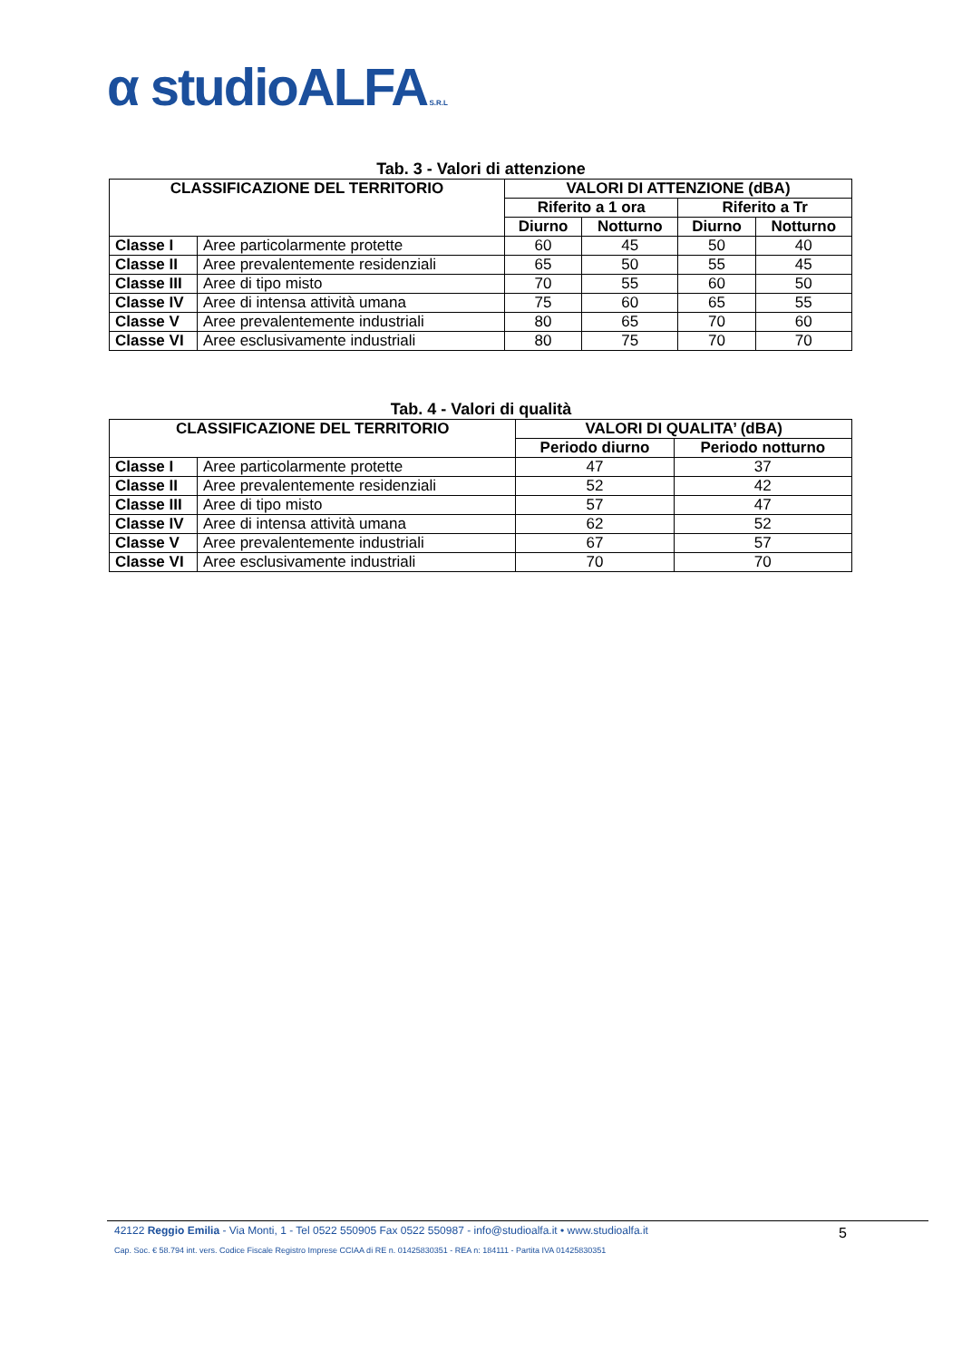α studioALFA S.R.L
Tab. 3 - Valori di attenzione
| CLASSIFICAZIONE DEL TERRITORIO | | VALORI DI ATTENZIONE (dBA) | | | |
| --- | --- | --- | --- | --- | --- |
| | | Riferito a 1 ora | | Riferito a Tr | |
| | | Diurno | Notturno | Diurno | Notturno |
| Classe I | Aree particolarmente protette | 60 | 45 | 50 | 40 |
| Classe II | Aree prevalentemente residenziali | 65 | 50 | 55 | 45 |
| Classe III | Aree di tipo misto | 70 | 55 | 60 | 50 |
| Classe IV | Aree di intensa attività umana | 75 | 60 | 65 | 55 |
| Classe V | Aree prevalentemente industriali | 80 | 65 | 70 | 60 |
| Classe VI | Aree esclusivamente industriali | 80 | 75 | 70 | 70 |
Tab. 4 - Valori di qualità
| CLASSIFICAZIONE DEL TERRITORIO | | VALORI DI QUALITA’ (dBA) | |
| --- | --- | --- | --- |
| | | Periodo diurno | Periodo notturno |
| Classe I | Aree particolarmente protette | 47 | 37 |
| Classe II | Aree prevalentemente residenziali | 52 | 42 |
| Classe III | Aree di tipo misto | 57 | 47 |
| Classe IV | Aree di intensa attività umana | 62 | 52 |
| Classe V | Aree prevalentemente industriali | 67 | 57 |
| Classe VI | Aree esclusivamente industriali | 70 | 70 |
42122 Reggio Emilia - Via Monti, 1 - Tel 0522 550905 Fax 0522 550987 - info@studioalfa.it • www.studioalfa.it
5
Cap. Soc. € 58.794 int. vers. Codice Fiscale Registro Imprese CCIAA di RE n. 01425830351 - REA n: 184111 - Partita IVA 01425830351